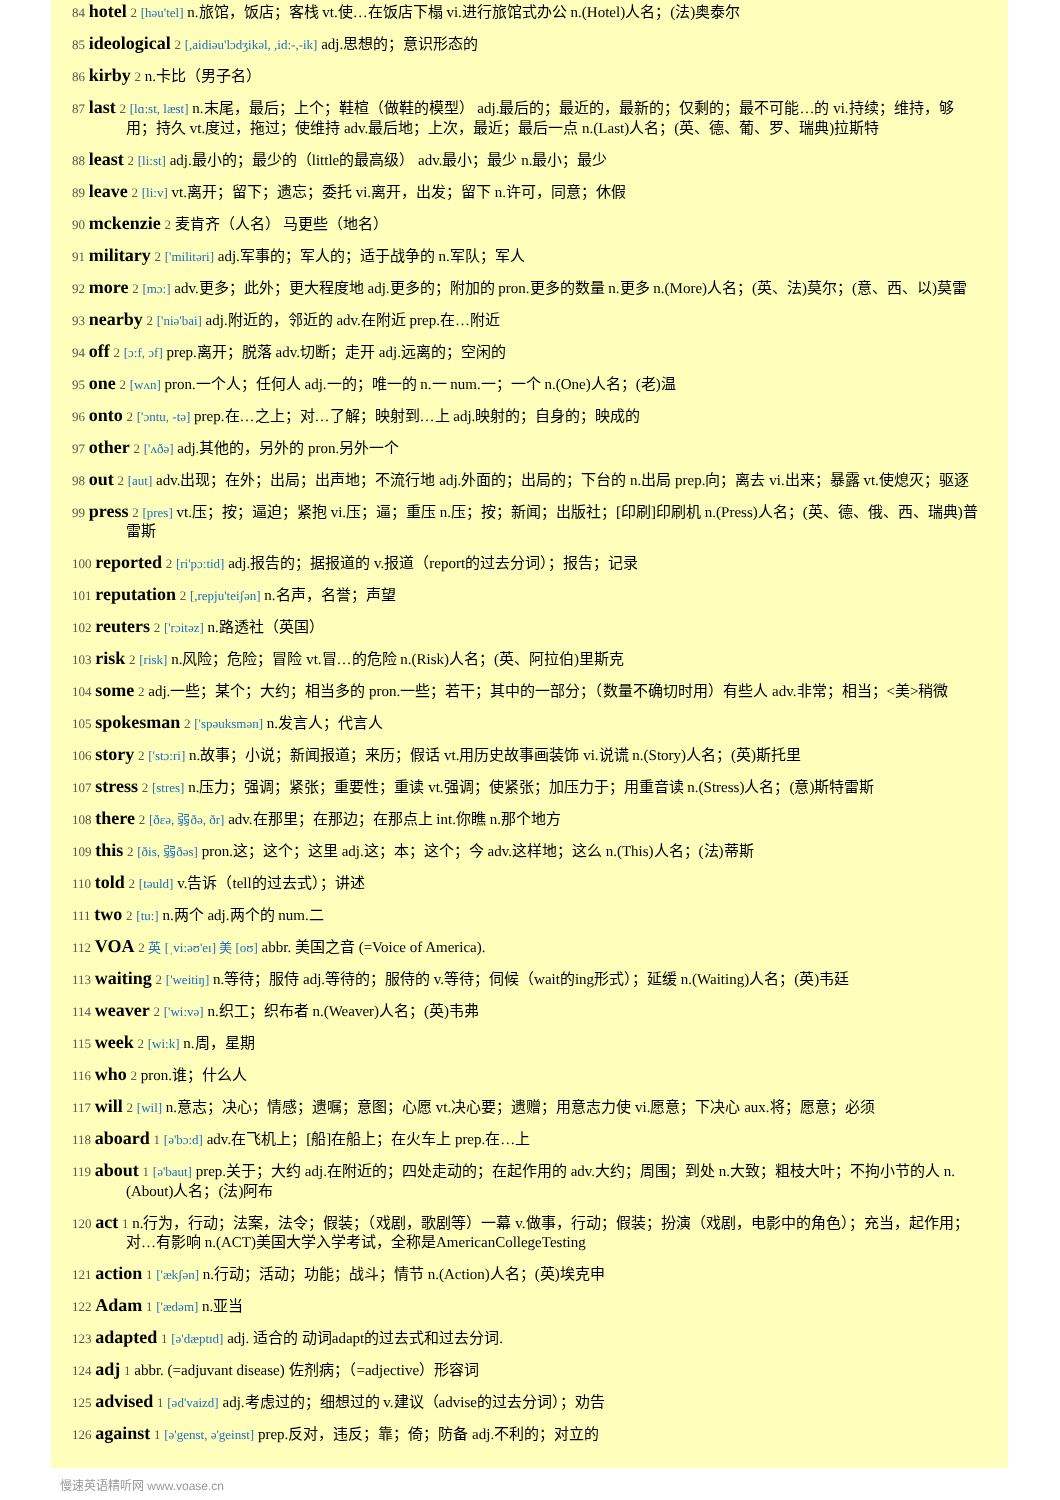84 hotel 2 [həu'tel] n.旅馆，饭店；客栈 vt.使…在饭店下榻 vi.进行旅馆式办公 n.(Hotel)人名；(法)奥泰尔
85 ideological 2 [,aidiəu'lɔdʒikəl, ,id:-,-ik] adj.思想的；意识形态的
86 kirby 2 n.卡比（男子名）
87 last 2 [lɑ:st, læst] n.末尾，最后；上个；鞋楦（做鞋的模型） adj.最后的；最近的，最新的；仅剩的；最不可能…的 vi.持续；维持，够用；持久 vt.度过，拖过；使维持 adv.最后地；上次，最近；最后一点 n.(Last)人名；(英、德、葡、罗、瑞典)拉斯特
88 least 2 [li:st] adj.最小的；最少的（little的最高级） adv.最小；最少 n.最小；最少
89 leave 2 [li:v] vt.离开；留下；遗忘；委托 vi.离开，出发；留下 n.许可，同意；休假
90 mckenzie 2 麦肯齐（人名） 马更些（地名）
91 military 2 ['militəri] adj.军事的；军人的；适于战争的 n.军队；军人
92 more 2 [mɔ:] adv.更多；此外；更大程度地 adj.更多的；附加的 pron.更多的数量 n.更多 n.(More)人名；(英、法)莫尔；(意、西、以)莫雷
93 nearby 2 ['niə'bai] adj.附近的，邻近的 adv.在附近 prep.在…附近
94 off 2 [ɔ:f, ɔf] prep.离开；脱落 adv.切断；走开 adj.远离的；空闲的
95 one 2 [wʌn] pron.一个人；任何人 adj.一的；唯一的 n.一 num.一；一个 n.(One)人名；(老)温
96 onto 2 ['ɔntu, -tə] prep.在…之上；对…了解；映射到…上 adj.映射的；自身的；映成的
97 other 2 ['ʌðə] adj.其他的，另外的 pron.另外一个
98 out 2 [aut] adv.出现；在外；出局；出声地；不流行地 adj.外面的；出局的；下台的 n.出局 prep.向；离去 vi.出来；暴露 vt.使熄灭；驱逐
99 press 2 [pres] vt.压；按；逼迫；紧抱 vi.压；逼；重压 n.压；按；新闻；出版社；[印刷]印刷机 n.(Press)人名；(英、德、俄、西、瑞典)普雷斯
100 reported 2 [ri'pɔ:tid] adj.报告的；据报道的 v.报道（report的过去分词）；报告；记录
101 reputation 2 [,repju'teiʃən] n.名声，名誉；声望
102 reuters 2 ['rɔitəz] n.路透社（英国）
103 risk 2 [risk] n.风险；危险；冒险 vt.冒…的危险 n.(Risk)人名；(英、阿拉伯)里斯克
104 some 2 adj.一些；某个；大约；相当多的 pron.一些；若干；其中的一部分；（数量不确切时用）有些人 adv.非常；相当；<美>稍微
105 spokesman 2 ['spəuksmən] n.发言人；代言人
106 story 2 ['stɔ:ri] n.故事；小说；新闻报道；来历；假话 vt.用历史故事画装饰 vi.说谎 n.(Story)人名；(英)斯托里
107 stress 2 [stres] n.压力；强调；紧张；重要性；重读 vt.强调；使紧张；加压力于；用重音读 n.(Stress)人名；(意)斯特雷斯
108 there 2 [ðεə, 弱ðə, ðr] adv.在那里；在那边；在那点上 int.你瞧 n.那个地方
109 this 2 [ðis, 弱ðəs] pron.这；这个；这里 adj.这；本；这个；今 adv.这样地；这么 n.(This)人名；(法)蒂斯
110 told 2 [təuld] v.告诉（tell的过去式）；讲述
111 two 2 [tu:] n.两个 adj.两个的 num.二
112 VOA 2 英 [ˌvi:əʊ'eɪ] 美 [oʊ] abbr. 美国之音 (=Voice of America).
113 waiting 2 ['weitiŋ] n.等待；服侍 adj.等待的；服侍的 v.等待；伺候（wait的ing形式）；延缓 n.(Waiting)人名；(英)韦廷
114 weaver 2 ['wi:və] n.织工；织布者 n.(Weaver)人名；(英)韦弗
115 week 2 [wi:k] n.周，星期
116 who 2 pron.谁；什么人
117 will 2 [wil] n.意志；决心；情感；遗嘱；意图；心愿 vt.决心要；遗赠；用意志力使 vi.愿意；下决心 aux.将；愿意；必须
118 aboard 1 [ə'bɔ:d] adv.在飞机上；[船]在船上；在火车上 prep.在…上
119 about 1 [ə'baut] prep.关于；大约 adj.在附近的；四处走动的；在起作用的 adv.大约；周围；到处 n.大致；粗枝大叶；不拘小节的人 n.(About)人名；(法)阿布
120 act 1 n.行为，行动；法案，法令；假装；（戏剧，歌剧等）一幕 v.做事，行动；假装；扮演（戏剧，电影中的角色）；充当，起作用；对…有影响 n.(ACT)美国大学入学考试，全称是AmericanCollegeTesting
121 action 1 ['ækʃən] n.行动；活动；功能；战斗；情节 n.(Action)人名；(英)埃克申
122 Adam 1 ['ædəm] n.亚当
123 adapted 1 [ə'dæptɪd] adj. 适合的 动词adapt的过去式和过去分词.
124 adj 1 abbr. (=adjuvant disease) 佐剂病；（=adjective）形容词
125 advised 1 [əd'vaizd] adj.考虑过的；细想过的 v.建议（advise的过去分词）；劝告
126 against 1 [ə'genst, ə'geinst] prep.反对，违反；靠；倚；防备 adj.不利的；对立的
慢速英语精听网 www.voase.cn